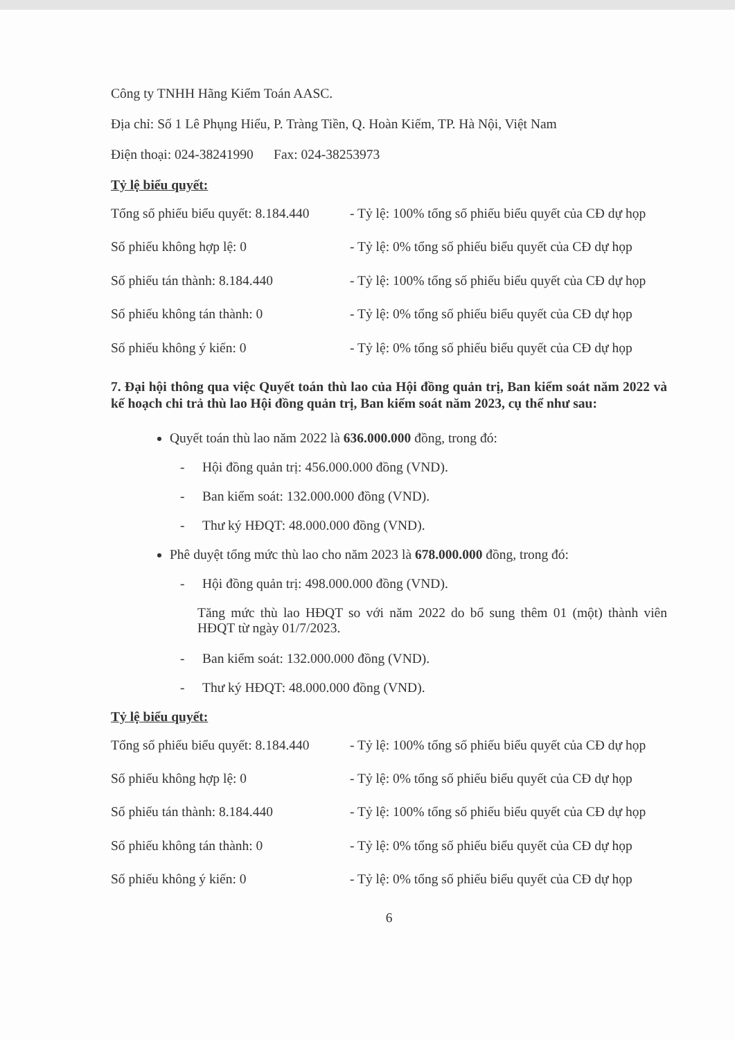Công ty TNHH Hãng Kiểm Toán AASC.
Địa chỉ: Số 1 Lê Phụng Hiểu, P. Tràng Tiền, Q. Hoàn Kiếm, TP. Hà Nội, Việt Nam
Điện thoại: 024-38241990 Fax: 024-38253973
Tỷ lệ biểu quyết:
| Tổng số phiếu biểu quyết: 8.184.440 | - Tỷ lệ: 100% tổng số phiếu biểu quyết của CĐ dự họp |
| Số phiếu không hợp lệ: 0 | - Tỷ lệ: 0% tổng số phiếu biểu quyết của CĐ dự họp |
| Số phiếu tán thành: 8.184.440 | - Tỷ lệ: 100% tổng số phiếu biểu quyết của CĐ dự họp |
| Số phiếu không tán thành: 0 | - Tỷ lệ: 0% tổng số phiếu biểu quyết của CĐ dự họp |
| Số phiếu không ý kiến: 0 | - Tỷ lệ: 0% tổng số phiếu biểu quyết của CĐ dự họp |
7. Đại hội thông qua việc Quyết toán thù lao của Hội đồng quản trị, Ban kiểm soát năm 2022 và kế hoạch chi trả thù lao Hội đồng quản trị, Ban kiểm soát năm 2023, cụ thể như sau:
Quyết toán thù lao năm 2022 là 636.000.000 đồng, trong đó:
- Hội đồng quản trị: 456.000.000 đồng (VND).
- Ban kiểm soát: 132.000.000 đồng (VND).
- Thư ký HĐQT: 48.000.000 đồng (VND).
Phê duyệt tổng mức thù lao cho năm 2023 là 678.000.000 đồng, trong đó:
- Hội đồng quản trị: 498.000.000 đồng (VND).
Tăng mức thù lao HĐQT so với năm 2022 do bổ sung thêm 01 (một) thành viên HĐQT từ ngày 01/7/2023.
- Ban kiểm soát: 132.000.000 đồng (VND).
- Thư ký HĐQT: 48.000.000 đồng (VND).
Tỷ lệ biểu quyết:
| Tổng số phiếu biểu quyết: 8.184.440 | - Tỷ lệ: 100% tổng số phiếu biểu quyết của CĐ dự họp |
| Số phiếu không hợp lệ: 0 | - Tỷ lệ: 0% tổng số phiếu biểu quyết của CĐ dự họp |
| Số phiếu tán thành: 8.184.440 | - Tỷ lệ: 100% tổng số phiếu biểu quyết của CĐ dự họp |
| Số phiếu không tán thành: 0 | - Tỷ lệ: 0% tổng số phiếu biểu quyết của CĐ dự họp |
| Số phiếu không ý kiến: 0 | - Tỷ lệ: 0% tổng số phiếu biểu quyết của CĐ dự họp |
6